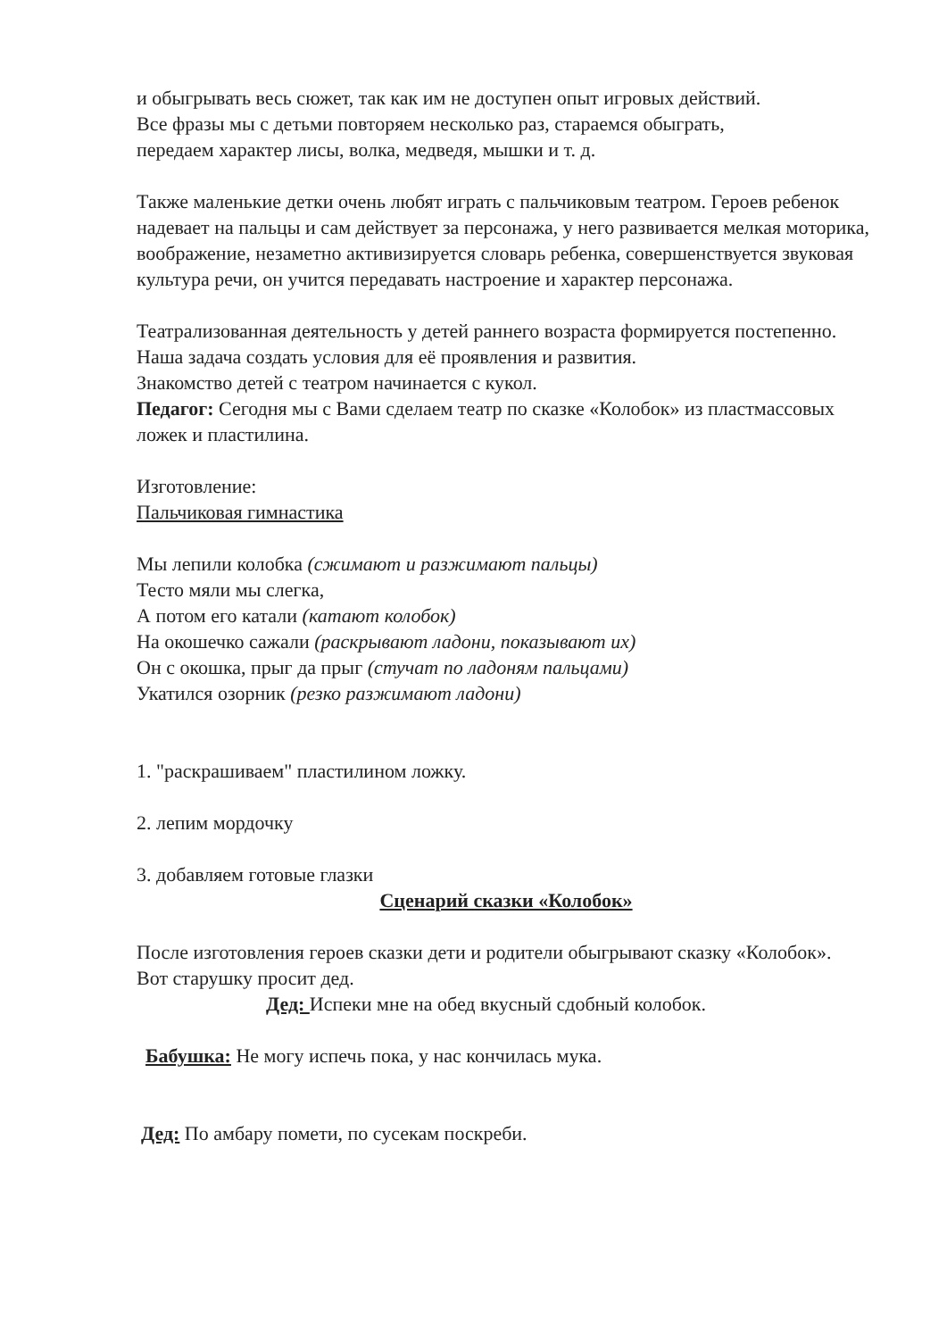и обыгрывать весь сюжет, так как им не доступен опыт игровых действий.
Все фразы мы с детьми повторяем несколько раз, стараемся обыграть,
передаем характер лисы, волка, медведя, мышки и т. д.
Также маленькие детки очень любят играть с пальчиковым театром. Героев ребенок надевает на пальцы и сам действует за персонажа, у него развивается мелкая моторика, воображение, незаметно активизируется словарь ребенка, совершенствуется звуковая культура речи, он учится передавать настроение и характер персонажа.
Театрализованная деятельность у детей раннего возраста формируется постепенно. Наша задача создать условия для её проявления и развития.
Знакомство детей с театром начинается с кукол.
Педагог: Сегодня мы с Вами сделаем театр по сказке «Колобок» из пластмассовых ложек и пластилина.
Изготовление:
Пальчиковая гимнастика
Мы лепили колобка (сжимают и разжимают пальцы)
Тесто мяли мы слегка,
А потом его катали (катают колобок)
На окошечко сажали (раскрывают ладони, показывают их)
Он с окошка, прыг да прыг (стучат по ладоням пальцами)
Укатился озорник (резко разжимают ладони)
1. "раскрашиваем" пластилином ложку.
2. лепим мордочку
3. добавляем готовые глазки
Сценарий сказки «Колобок»
После изготовления героев сказки дети и родители обыгрывают сказку «Колобок».
Вот старушку просит дед.
Дед: Испеки мне на обед вкусный сдобный колобок.
Бабушка: Не могу испечь пока, у нас кончилась мука.
Дед: По амбару помети, по сусекам поскреби.